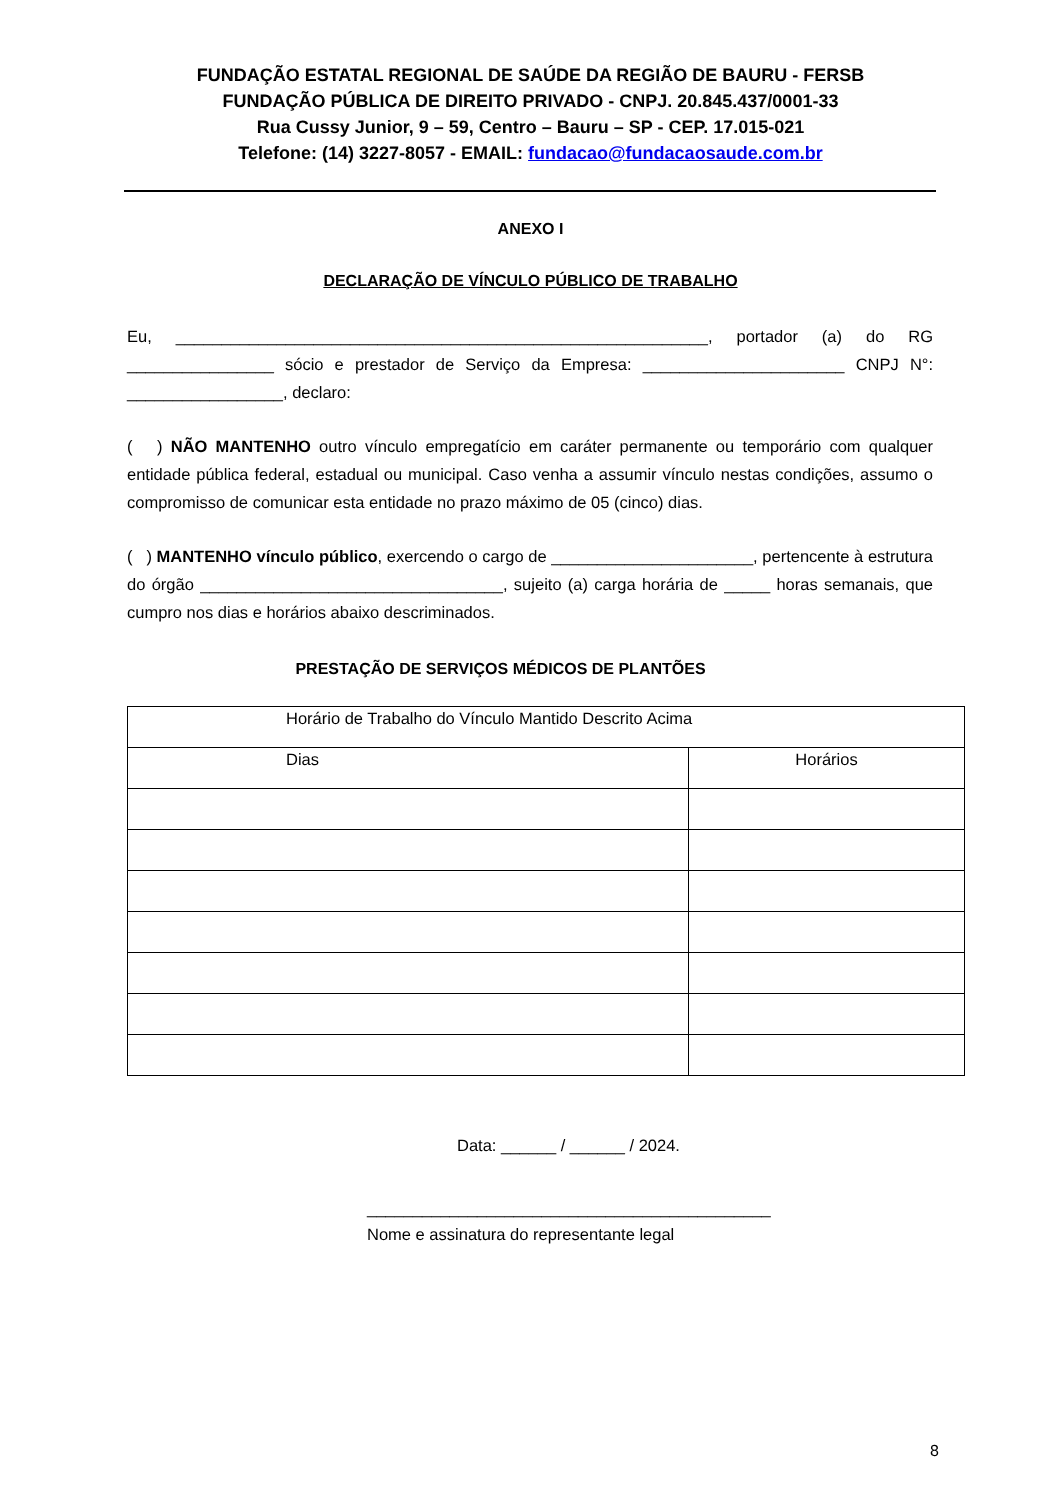FUNDAÇÃO ESTATAL REGIONAL DE SAÚDE DA REGIÃO DE BAURU - FERSB
FUNDAÇÃO PÚBLICA DE DIREITO PRIVADO - CNPJ. 20.845.437/0001-33
Rua Cussy Junior, 9 – 59, Centro – Bauru – SP - CEP. 17.015-021
Telefone: (14) 3227-8057 - EMAIL: fundacao@fundacaosaude.com.br
ANEXO I
DECLARAÇÃO DE VÍNCULO PÚBLICO DE TRABALHO
Eu, __________________________________________________________, portador (a) do RG ________________ sócio e prestador de Serviço da Empresa: ______________________ CNPJ N°: _________________, declaro:
( ) NÃO MANTENHO outro vínculo empregatício em caráter permanente ou temporário com qualquer entidade pública federal, estadual ou municipal. Caso venha a assumir vínculo nestas condições, assumo o compromisso de comunicar esta entidade no prazo máximo de 05 (cinco) dias.
( ) MANTENHO vínculo público, exercendo o cargo de ______________________, pertencente à estrutura do órgão _________________________________, sujeito (a) carga horária de _____ horas semanais, que cumpro nos dias e horários abaixo descriminados.
PRESTAÇÃO DE SERVIÇOS MÉDICOS DE PLANTÕES
| Horário de Trabalho do Vínculo Mantido Descrito Acima | |
| --- | --- |
| Dias | Horários |
Data: ______ / ______ / 2024.
____________________________________________
Nome e assinatura do representante legal
8